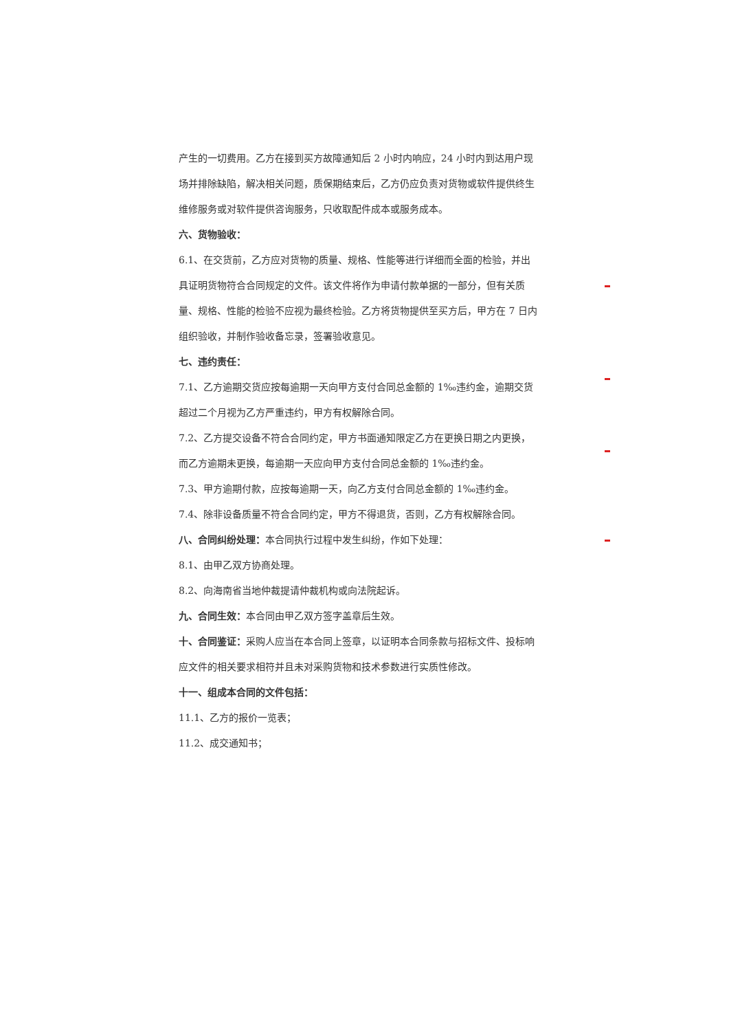产生的一切费用。乙方在接到买方故障通知后 2 小时内响应，24 小时内到达用户现场并排除缺陷，解决相关问题，质保期结束后，乙方仍应负责对货物或软件提供终生维修服务或对软件提供咨询服务，只收取配件成本或服务成本。
六、货物验收：
6.1、在交货前，乙方应对货物的质量、规格、性能等进行详细而全面的检验，并出具证明货物符合合同规定的文件。该文件将作为申请付款单据的一部分，但有关质量、规格、性能的检验不应视为最终检验。乙方将货物提供至买方后，甲方在 7 日内组织验收，并制作验收备忘录，签署验收意见。
七、违约责任：
7.1、乙方逾期交货应按每逾期一天向甲方支付合同总金额的 1‰违约金，逾期交货超过二个月视为乙方严重违约，甲方有权解除合同。
7.2、乙方提交设备不符合合同约定，甲方书面通知限定乙方在更换日期之内更换，而乙方逾期未更换，每逾期一天应向甲方支付合同总金额的 1‰违约金。
7.3、甲方逾期付款，应按每逾期一天，向乙方支付合同总金额的 1‰违约金。
7.4、除非设备质量不符合合同约定，甲方不得退货，否则，乙方有权解除合同。
八、合同纠纷处理：本合同执行过程中发生纠纷，作如下处理：
8.1、由甲乙双方协商处理。
8.2、向海南省当地仲裁提请仲裁机构或向法院起诉。
九、合同生效：本合同由甲乙双方签字盖章后生效。
十、合同鉴证：采购人应当在本合同上签章，以证明本合同条款与招标文件、投标响应文件的相关要求相符并且未对采购货物和技术参数进行实质性修改。
十一、组成本合同的文件包括：
11.1、乙方的报价一览表；
11.2、成交通知书；